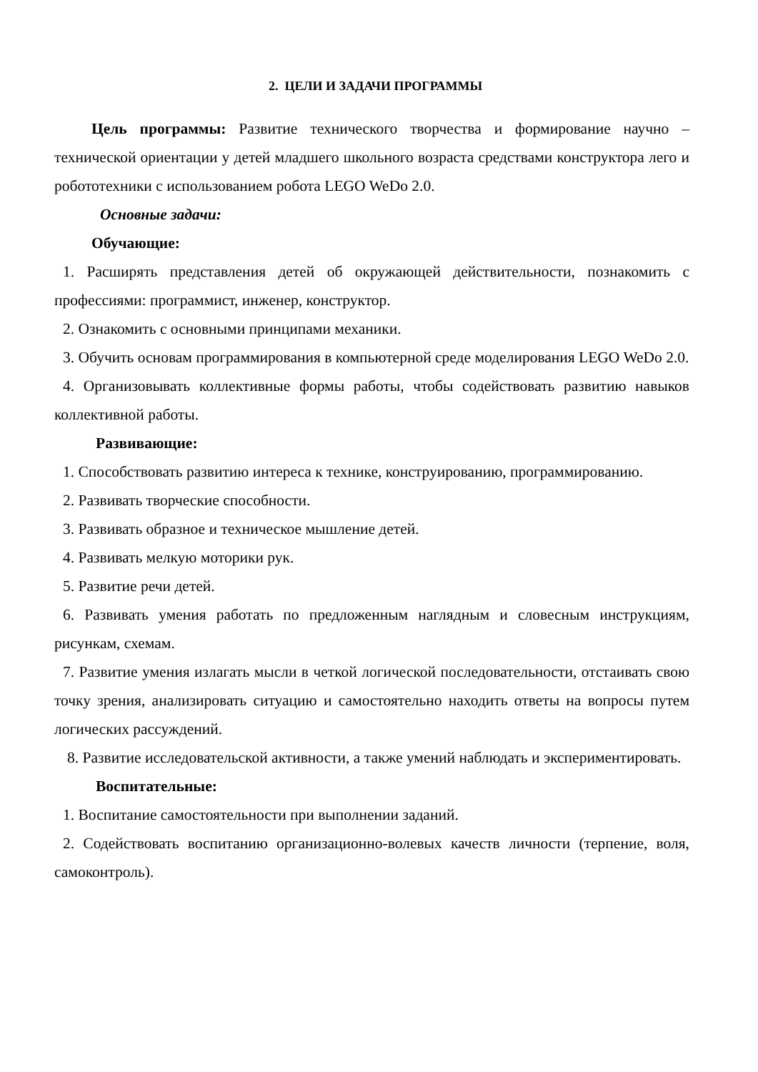2. ЦЕЛИ И ЗАДАЧИ ПРОГРАММЫ
Цель программы: Развитие технического творчества и формирование научно – технической ориентации у детей младшего школьного возраста средствами конструктора лего и робототехники с использованием робота LEGO WeDo 2.0.
Основные задачи:
Обучающие:
1. Расширять представления детей об окружающей действительности, познакомить с профессиями: программист, инженер, конструктор.
2. Ознакомить с основными принципами механики.
3. Обучить основам программирования в компьютерной среде моделирования LEGO WeDo 2.0.
4. Организовывать коллективные формы работы, чтобы содействовать развитию навыков коллективной работы.
Развивающие:
1. Способствовать развитию интереса к технике, конструированию, программированию.
2. Развивать творческие способности.
3. Развивать образное и техническое мышление детей.
4. Развивать мелкую моторики рук.
5. Развитие речи детей.
6. Развивать умения работать по предложенным наглядным и словесным инструкциям, рисункам, схемам.
7. Развитие умения излагать мысли в четкой логической последовательности, отстаивать свою точку зрения, анализировать ситуацию и самостоятельно находить ответы на вопросы путем логических рассуждений.
8. Развитие исследовательской активности, а также умений наблюдать и экспериментировать.
Воспитательные:
1. Воспитание самостоятельности при выполнении заданий.
2. Содействовать воспитанию организационно-волевых качеств личности (терпение, воля, самоконтроль).